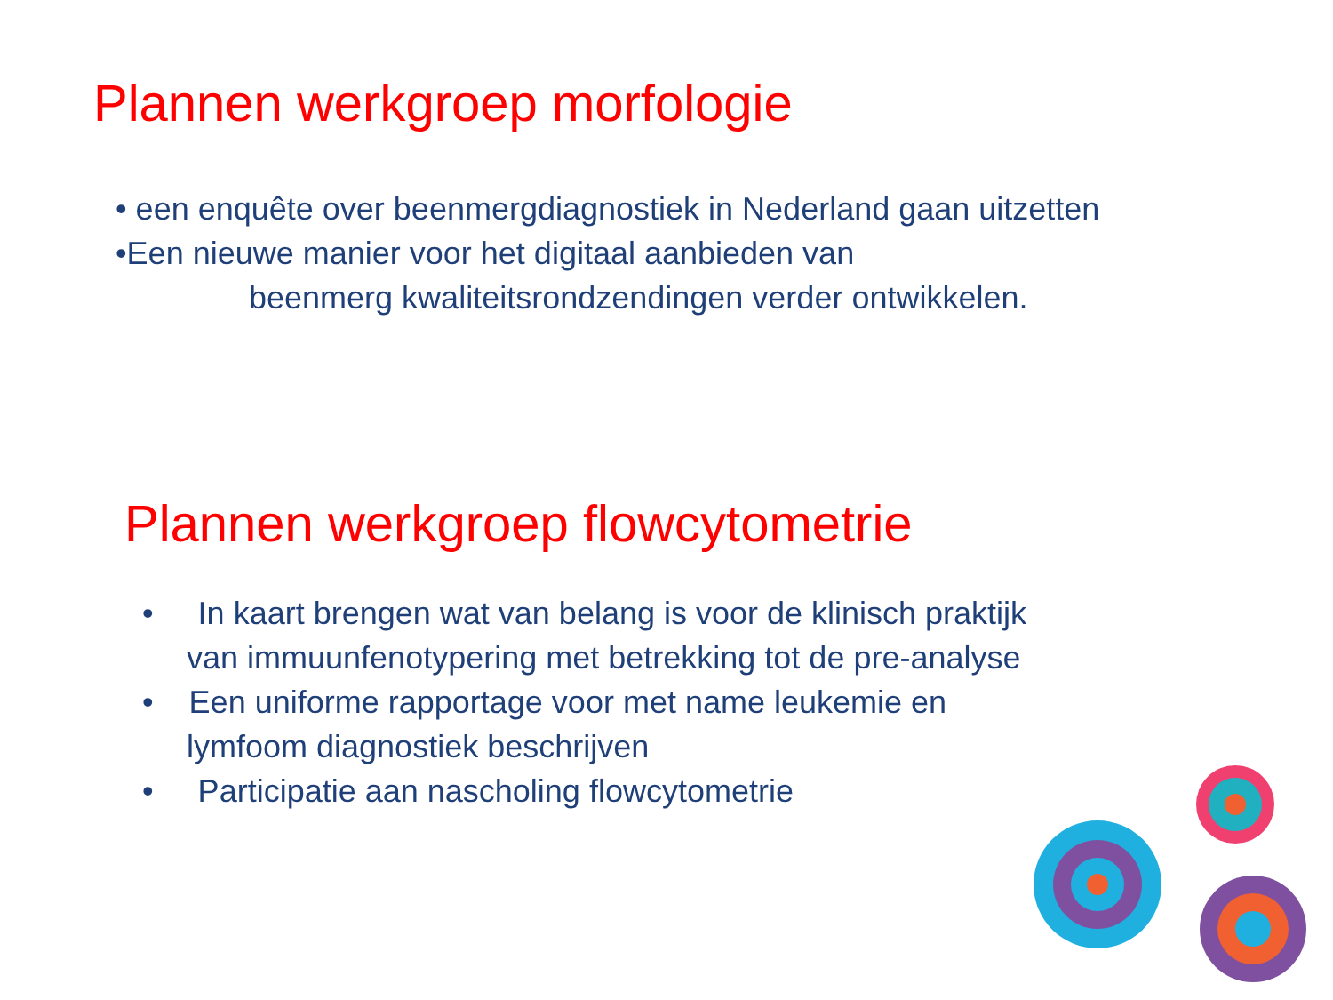Plannen werkgroep morfologie
• een enquête over beenmergdiagnostiek in Nederland gaan uitzetten
•Een nieuwe manier voor het digitaal aanbieden van
beenmerg kwaliteitsrondzendingen verder ontwikkelen.
Plannen werkgroep flowcytometrie
• In kaart brengen wat van belang is voor de klinisch praktijk
van immuunfenotypering met betrekking tot de pre-analyse
• Een uniforme rapportage voor met name leukemie en
lymfoom diagnostiek beschrijven
• Participatie aan nascholing flowcytometrie